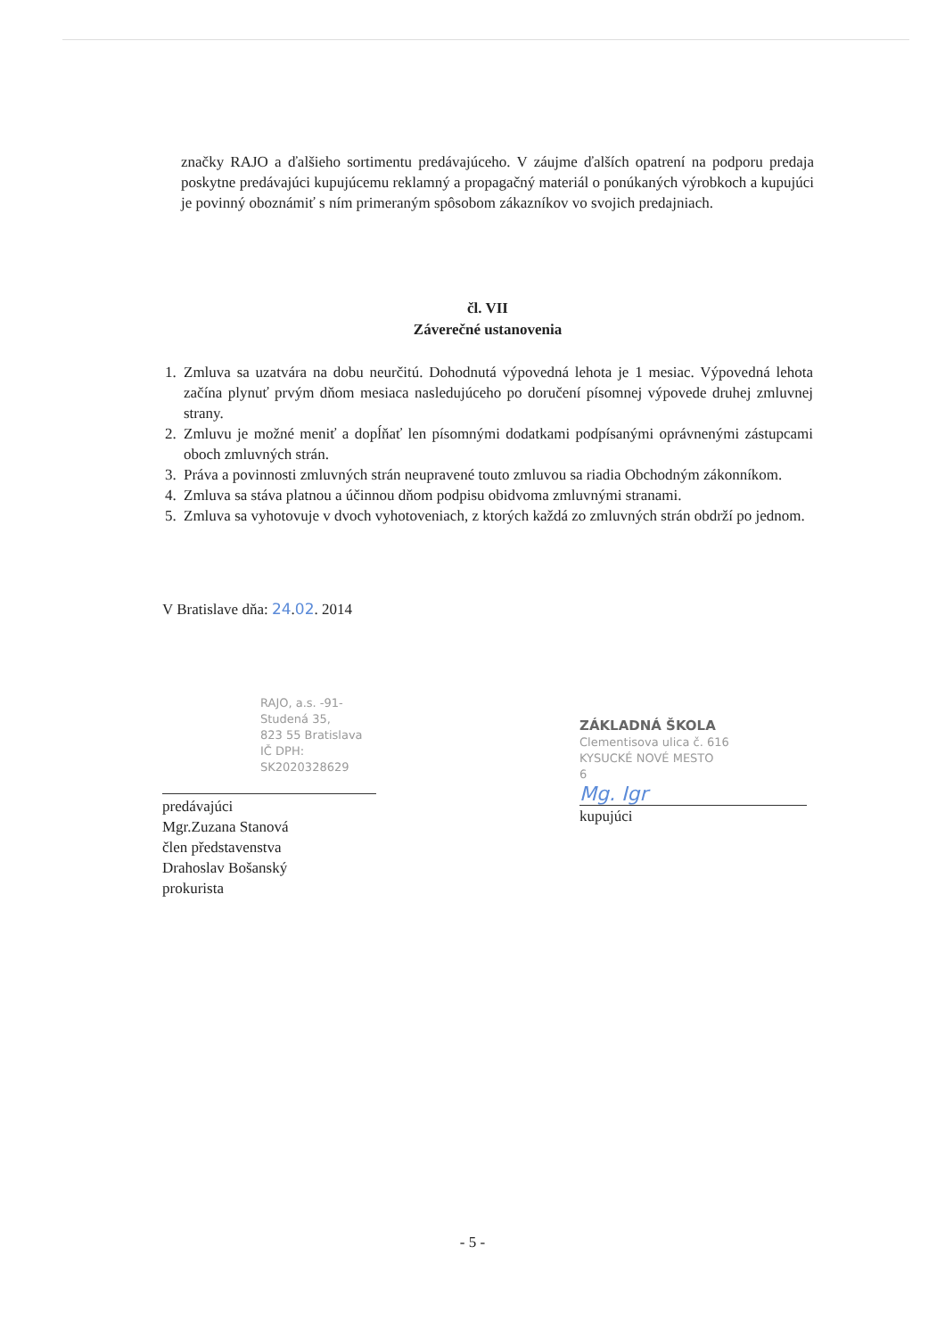značky RAJO a ďalšieho sortimentu predávajúceho. V záujme ďalších opatrení na podporu predaja poskytne predávajúci kupujúcemu reklamný a propagačný materiál o ponúkaných výrobkoch a kupujúci je povinný oboznámiť s ním primeraným spôsobom zákazníkov vo svojich predajniach.
čl. VII
Záverečné ustanovenia
1. Zmluva sa uzatvára na dobu neurčitú. Dohodnutá výpovedná lehota je 1 mesiac. Výpovedná lehota začína plynuť prvým dňom mesiaca nasledujúceho po doručení písomnej výpovede druhej zmluvnej strany.
2. Zmluvu je možné meniť a dopĺňať len písomnými dodatkami podpísanými oprávnenými zástupcami oboch zmluvných strán.
3. Práva a povinnosti zmluvných strán neupravené touto zmluvou sa riadia Obchodným zákonníkom.
4. Zmluva sa stáva platnou a účinnou dňom podpisu obidvoma zmluvnými stranami.
5. Zmluva sa vyhotovuje v dvoch vyhotoveniach, z ktorých každá zo zmluvných strán obdrží po jednom.
V Bratislave dňa: 24.02. 2014
RAJO, a.s. -91-
Studená 35,
823 55 Bratislava
IČ DPH: SK2020328629
predávajúci
Mgr.Zuzana Stanová
člen představenstva
Drahoslav Bošanský
prokurista
ZÁKLADNÁ ŠKOLA
Clementisova ulica č. 616
KYSUCKÉ NOVÉ MESTO
6
Mg. Igr
kupujúci
- 5 -